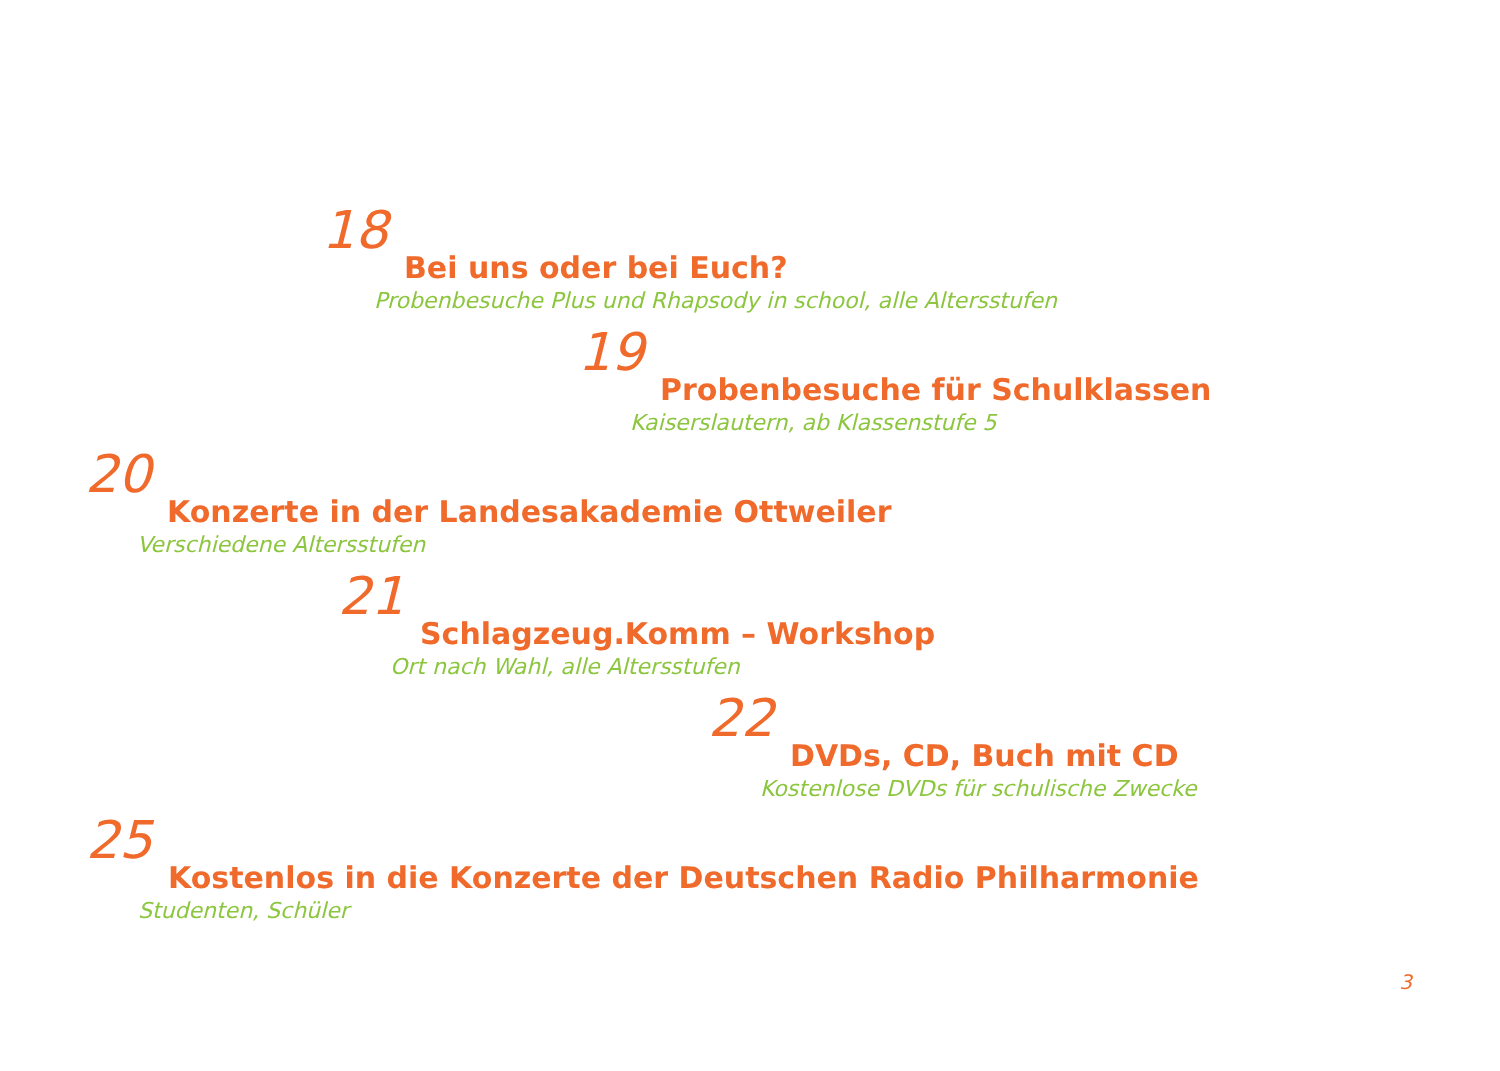18
Bei uns oder bei Euch?
Probenbesuche Plus und Rhapsody in school, alle Altersstufen
19
Probenbesuche für Schulklassen
Kaiserslautern, ab Klassenstufe 5
20
Konzerte in der Landesakademie Ottweiler
Verschiedene Altersstufen
21
Schlagzeug.Komm – Workshop
Ort nach Wahl, alle Altersstufen
22
DVDs, CD, Buch mit CD
Kostenlose DVDs für schulische Zwecke
25
Kostenlos in die Konzerte der Deutschen Radio Philharmonie
Studenten, Schüler
3